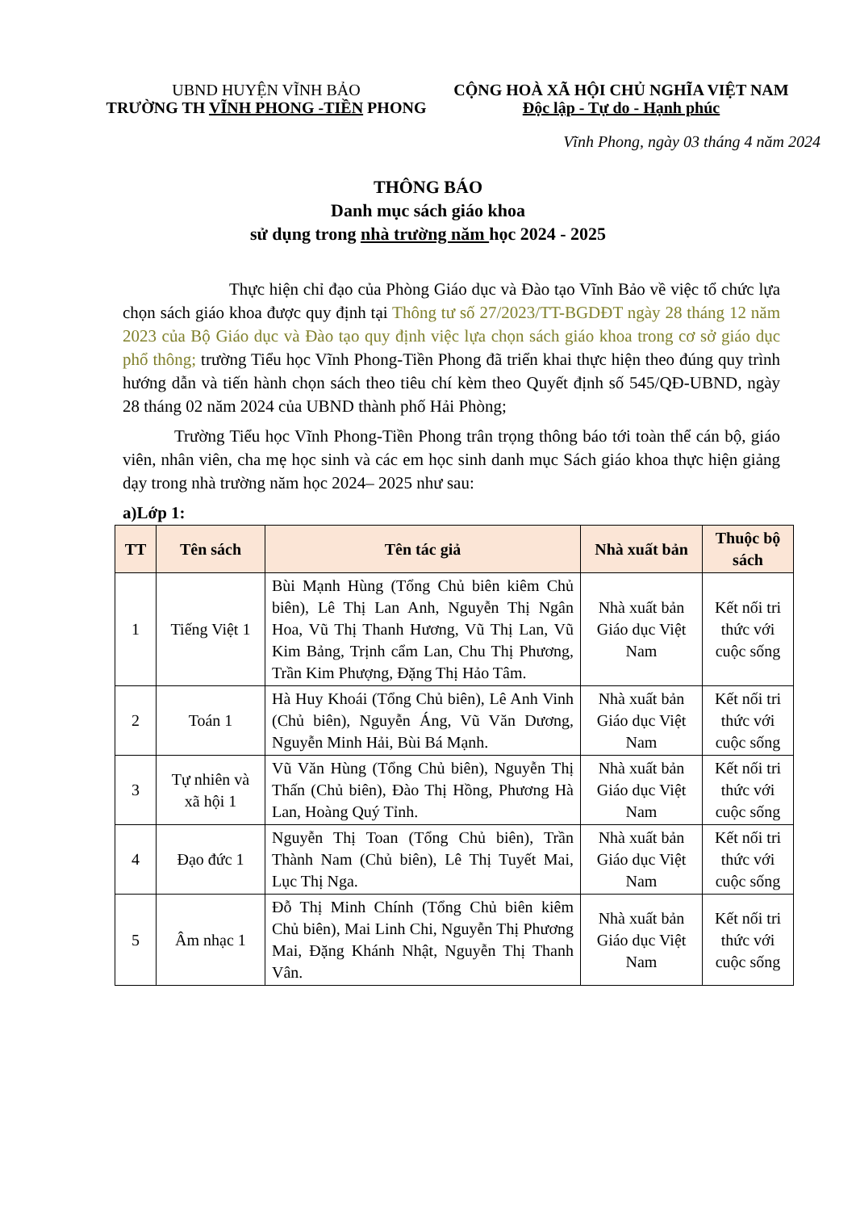UBND HUYỆN VĨNH BẢO
TRƯỜNG TH VĨNH PHONG -TIỀN PHONG
CỘNG HOÀ XÃ HỘI CHỦ NGHĨA VIỆT NAM
Độc lập - Tự do - Hạnh phúc
Vĩnh Phong, ngày 03 tháng 4 năm 2024
THÔNG BÁO
Danh mục sách giáo khoa
sử dụng trong nhà trường năm học 2024 - 2025
Thực hiện chỉ đạo của Phòng Giáo dục và Đào tạo Vĩnh Bảo về việc tổ chức lựa chọn sách giáo khoa được quy định tại Thông tư số 27/2023/TT-BGDĐT ngày 28 tháng 12 năm 2023 của Bộ Giáo dục và Đào tạo quy định việc lựa chọn sách giáo khoa trong cơ sở giáo dục phổ thông; trường Tiểu học Vĩnh Phong-Tiền Phong đã triển khai thực hiện theo đúng quy trình hướng dẫn và tiến hành chọn sách theo tiêu chí kèm theo Quyết định số 545/QĐ-UBND, ngày 28 tháng 02 năm 2024 của UBND thành phố Hải Phòng;
Trường Tiểu học Vĩnh Phong-Tiền Phong trân trọng thông báo tới toàn thể cán bộ, giáo viên, nhân viên, cha mẹ học sinh và các em học sinh danh mục Sách giáo khoa thực hiện giảng dạy trong nhà trường năm học 2024– 2025 như sau:
a)Lớp 1:
| TT | Tên sách | Tên tác giả | Nhà xuất bản | Thuộc bộ sách |
| --- | --- | --- | --- | --- |
| 1 | Tiếng Việt 1 | Bùi Mạnh Hùng (Tổng Chủ biên kiêm Chủ biên), Lê Thị Lan Anh, Nguyễn Thị Ngân Hoa, Vũ Thị Thanh Hương, Vũ Thị Lan, Vũ Kim Bảng, Trịnh cẩm Lan, Chu Thị Phương, Trần Kim Phượng, Đặng Thị Hảo Tâm. | Nhà xuất bản Giáo dục Việt Nam | Kết nối tri thức với cuộc sống |
| 2 | Toán 1 | Hà Huy Khoái (Tổng Chủ biên), Lê Anh Vinh (Chủ biên), Nguyễn Áng, Vũ Văn Dương, Nguyễn Minh Hải, Bùi Bá Mạnh. | Nhà xuất bản Giáo dục Việt Nam | Kết nối tri thức với cuộc sống |
| 3 | Tự nhiên và xã hội 1 | Vũ Văn Hùng (Tổng Chủ biên), Nguyễn Thị Thấn (Chủ biên), Đào Thị Hồng, Phương Hà Lan, Hoàng Quý Tỉnh. | Nhà xuất bản Giáo dục Việt Nam | Kết nối tri thức với cuộc sống |
| 4 | Đạo đức 1 | Nguyễn Thị Toan (Tổng Chủ biên), Trần Thành Nam (Chủ biên), Lê Thị Tuyết Mai, Lục Thị Nga. | Nhà xuất bản Giáo dục Việt Nam | Kết nối tri thức với cuộc sống |
| 5 | Âm nhạc 1 | Đỗ Thị Minh Chính (Tổng Chủ biên kiêm Chủ biên), Mai Linh Chi, Nguyễn Thị Phương Mai, Đặng Khánh Nhật, Nguyễn Thị Thanh Vân. | Nhà xuất bản Giáo dục Việt Nam | Kết nối tri thức với cuộc sống |